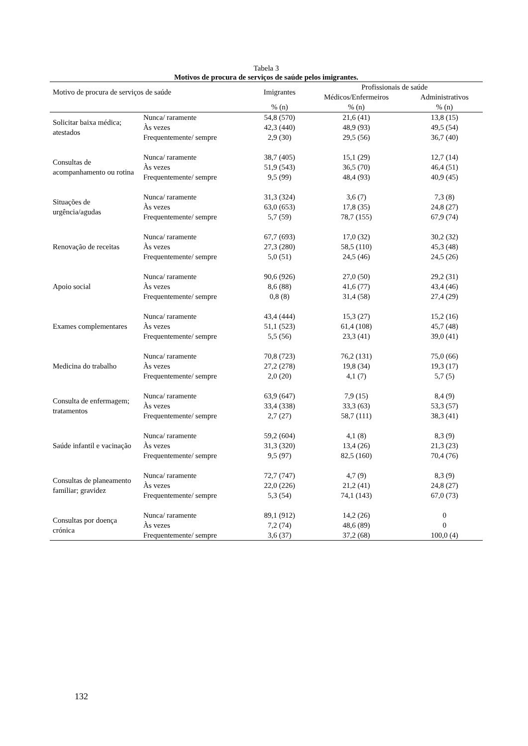Tabela 3
Motivos de procura de serviços de saúde pelos imigrantes.
| Motivo de procura de serviços de saúde | | Imigrantes | Profissionais de saúde | |
| --- | --- | --- | --- | --- |
| | | | Médicos/Enfermeiros | Administrativos |
| | | % (n) | % (n) | % (n) |
| Solicitar baixa médica; atestados | Nunca/ raramente | 54,8 (570) | 21,6 (41) | 13,8 (15) |
| | Às vezes | 42,3 (440) | 48,9 (93) | 49,5 (54) |
| | Frequentemente/ sempre | 2,9 (30) | 29,5 (56) | 36,7 (40) |
| Consultas de acompanhamento ou rotina | Nunca/ raramente | 38,7 (405) | 15,1 (29) | 12,7 (14) |
| | Às vezes | 51,9 (543) | 36,5 (70) | 46,4 (51) |
| | Frequentemente/ sempre | 9,5 (99) | 48,4 (93) | 40,9 (45) |
| Situações de urgência/agudas | Nunca/ raramente | 31,3 (324) | 3,6 (7) | 7,3 (8) |
| | Às vezes | 63,0 (653) | 17,8 (35) | 24,8 (27) |
| | Frequentemente/ sempre | 5,7 (59) | 78,7 (155) | 67,9 (74) |
| Renovação de receitas | Nunca/ raramente | 67,7 (693) | 17,0 (32) | 30,2 (32) |
| | Às vezes | 27,3 (280) | 58,5 (110) | 45,3 (48) |
| | Frequentemente/ sempre | 5,0 (51) | 24,5 (46) | 24,5 (26) |
| Apoio social | Nunca/ raramente | 90,6 (926) | 27,0 (50) | 29,2 (31) |
| | Às vezes | 8,6 (88) | 41,6 (77) | 43,4 (46) |
| | Frequentemente/ sempre | 0,8 (8) | 31,4 (58) | 27,4 (29) |
| Exames complementares | Nunca/ raramente | 43,4 (444) | 15,3 (27) | 15,2 (16) |
| | Às vezes | 51,1 (523) | 61,4 (108) | 45,7 (48) |
| | Frequentemente/ sempre | 5,5 (56) | 23,3 (41) | 39,0 (41) |
| Medicina do trabalho | Nunca/ raramente | 70,8 (723) | 76,2 (131) | 75,0 (66) |
| | Às vezes | 27,2 (278) | 19,8 (34) | 19,3 (17) |
| | Frequentemente/ sempre | 2,0 (20) | 4,1 (7) | 5,7 (5) |
| Consulta de enfermagem; tratamentos | Nunca/ raramente | 63,9 (647) | 7,9 (15) | 8,4 (9) |
| | Às vezes | 33,4 (338) | 33,3 (63) | 53,3 (57) |
| | Frequentemente/ sempre | 2,7 (27) | 58,7 (111) | 38,3 (41) |
| Saúde infantil e vacinação | Nunca/ raramente | 59,2 (604) | 4,1 (8) | 8,3 (9) |
| | Às vezes | 31,3 (320) | 13,4 (26) | 21,3 (23) |
| | Frequentemente/ sempre | 9,5 (97) | 82,5 (160) | 70,4 (76) |
| Consultas de planeamento familiar; gravidez | Nunca/ raramente | 72,7 (747) | 4,7 (9) | 8,3 (9) |
| | Às vezes | 22,0 (226) | 21,2 (41) | 24,8 (27) |
| | Frequentemente/ sempre | 5,3 (54) | 74,1 (143) | 67,0 (73) |
| Consultas por doença crónica | Nunca/ raramente | 89,1 (912) | 14,2 (26) | 0 |
| | Às vezes | 7,2 (74) | 48,6 (89) | 0 |
| | Frequentemente/ sempre | 3,6 (37) | 37,2 (68) | 100,0 (4) |
132